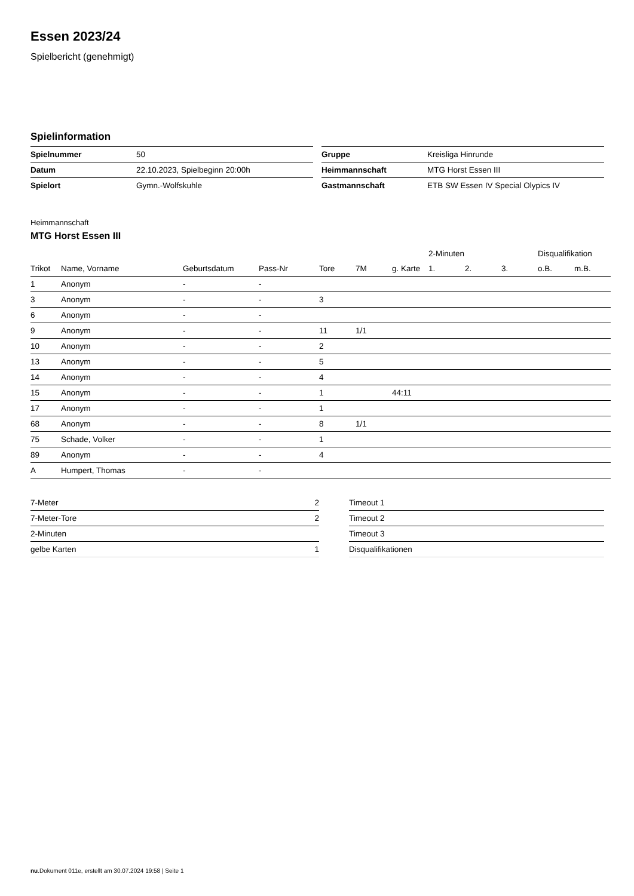Essen 2023/24
Spielbericht (genehmigt)
Spielinformation
| Spielnummer | 50 |
| Datum | 22.10.2023, Spielbeginn 20:00h |
| Spielort | Gymn.-Wolfskuhle |
| Gruppe | Kreisliga Hinrunde |
| Heimmannschaft | MTG Horst Essen III |
| Gastmannschaft | ETB SW Essen IV Special Olypics IV |
Heimmannschaft
MTG Horst Essen III
| | | | | | | | 2-Minuten | | | Disqualifikation | |
| --- | --- | --- | --- | --- | --- | --- | --- | --- | --- | --- | --- |
| Trikot | Name, Vorname | Geburtsdatum | Pass-Nr | Tore | 7M | g. Karte | 1. | 2. | 3. | o.B. | m.B. |
| 1 | Anonym | - | - | | | | | | | | |
| 3 | Anonym | - | - | 3 | | | | | | | |
| 6 | Anonym | - | - | | | | | | | | |
| 9 | Anonym | - | - | 11 | 1/1 | | | | | | |
| 10 | Anonym | - | - | 2 | | | | | | | |
| 13 | Anonym | - | - | 5 | | | | | | | |
| 14 | Anonym | - | - | 4 | | | | | | | |
| 15 | Anonym | - | - | 1 | | 44:11 | | | | | |
| 17 | Anonym | - | - | 1 | | | | | | | |
| 68 | Anonym | - | - | 8 | 1/1 | | | | | | |
| 75 | Schade, Volker | - | - | 1 | | | | | | | |
| 89 | Anonym | - | - | 4 | | | | | | | |
| A | Humpert, Thomas | - | - | | | | | | | | |
| 7-Meter | 2 |
| 7-Meter-Tore | 2 |
| 2-Minuten | |
| gelbe Karten | 1 |
| Timeout 1 |
| Timeout 2 |
| Timeout 3 |
| Disqualifikationen |
nu.Dokument 011e, erstellt am 30.07.2024 19:58 | Seite 1